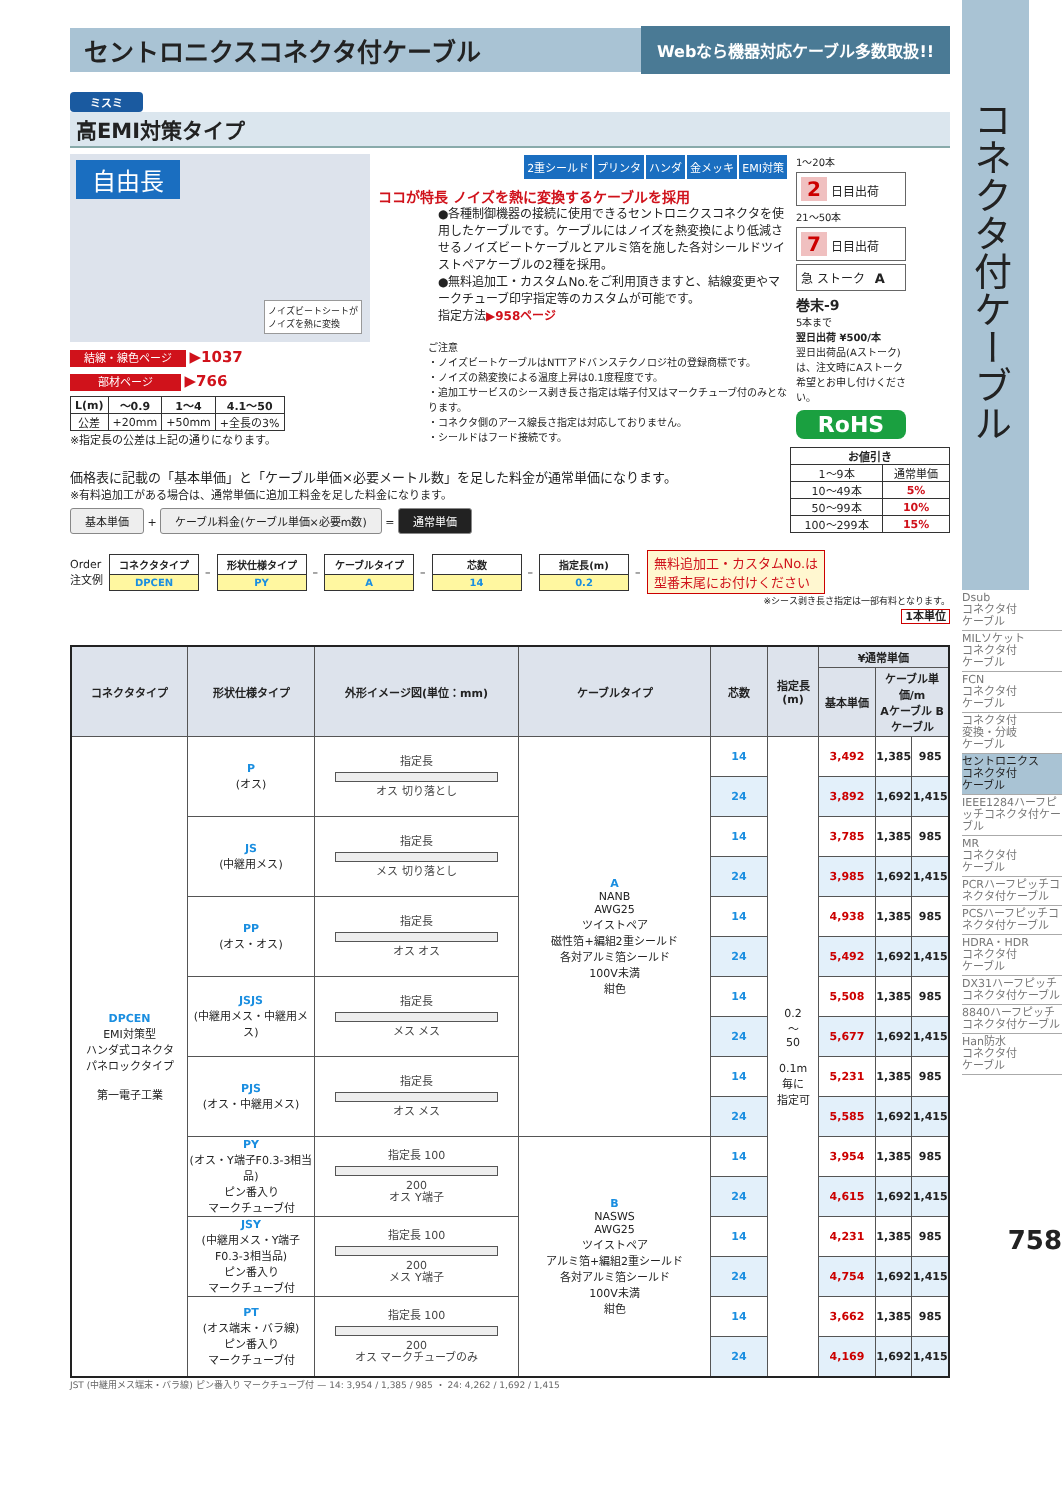セントロニクスコネクタ付ケーブル
Webなら機器対応ケーブル多数取扱!!
ミスミ
高EMI対策タイプ
自由長
ノイズビートシートが
ノイズを熱に変換
結線・線色ページ ▶1037
部材ページ ▶766
| L(m) | ～0.9 | 1～4 | 4.1～50 |
| --- | --- | --- | --- |
| 公差 | +20mm | +50mm | +全長の3% |
※指定長の公差は上記の通りになります。
2重シールド プリンタ ハンダ 金メッキ EMI対策
ココが特長 ノイズを熱に変換するケーブルを採用
●各種制御機器の接続に使用できるセントロニクスコネクタを使用したケーブルです。ケーブルにはノイズを熱変換により低減させるノイズビートケーブルとアルミ箔を施した各対シールドツイストペアケーブルの2種を採用。
●無料追加工・カスタムNo.をご利用頂きますと、結線変更やマークチューブ印字指定等のカスタムが可能です。
指定方法▶958ページ
ご注意
・ノイズビートケーブルはNTTアドバンステクノロジ社の登録商標です。
・ノイズの熱変換による温度上昇は0.1度程度です。
・追加工サービスのシース剥き長さ指定は端子付又はマークチューブ付のみとなります。
・コネクタ側のアース線長さ指定は対応しておりません。
・シールドはフード接続です。
1～20本
2 日目出荷
21～50本
7 日目出荷
急 ストーク A
巻末-9
5本まで
翌日出荷 ¥500/本
翌日出荷品(Aストーク)は、注文時にAストーク希望とお申し付けください。
RoHS
価格表に記載の「基本単価」と「ケーブル単価×必要メートル数」を足した料金が通常単価になります。
※有料追加工がある場合は、通常単価に追加工料金を足した料金になります。
基本単価 + ケーブル料金(ケーブル単価×必要m数) = 通常単価
| お値引き | |
| --- | --- |
| 1～9本 | 通常単価 |
| 10～49本 | 5% |
| 50～99本 | 10% |
| 100～299本 | 15% |
Order
注文例
コネクタタイプ
DPCEN
–
形状仕様タイプ
PY
–
ケーブルタイプ
A
–
芯数
14
–
指定長(m)
0.2
–
無料追加工・カスタムNo.は
型番末尾にお付けください
※シース剥き長さ指定は一部有料となります。
1本単位
| コネクタタイプ | 形状仕様タイプ | 外形イメージ図(単位：mm) | ケーブルタイプ | 芯数 | 指定長 (m) | ¥通常単価 | | |
| --- | --- | --- | --- | --- | --- | --- | --- | --- |
| | | | | | | 基本単価 | ケーブル単価/m Aケーブル Bケーブル | |
| DPCEN EMI対策型 ハンダ式コネクタ パネロックタイプ 第一電子工業 | P (オス) | 指定長 オス 切り落とし | A NANB AWG25 ツイストペア 磁性箔+編組2重シールド 各対アルミ箔シールド 100V未満 紺色 | 14 | 0.2 ～ 50 0.1m 毎に 指定可 | 3,492 | 1,385 | 985 |
| | | | | 24 | | 3,892 | 1,692 | 1,415 |
| | JS (中継用メス) | 指定長 メス 切り落とし | | 14 | | 3,785 | 1,385 | 985 |
| | | | | 24 | | 3,985 | 1,692 | 1,415 |
| | PP (オス・オス) | 指定長 オス オス | | 14 | | 4,938 | 1,385 | 985 |
| | | | | 24 | | 5,492 | 1,692 | 1,415 |
| | JSJS (中継用メス・中継用メス) | 指定長 メス メス | | 14 | | 5,508 | 1,385 | 985 |
| | | | | 24 | | 5,677 | 1,692 | 1,415 |
| | PJS (オス・中継用メス) | 指定長 オス メス | | 14 | | 5,231 | 1,385 | 985 |
| | | | | 24 | | 5,585 | 1,692 | 1,415 |
| | PY (オス・Y端子F0.3-3相当品) ピン番入り マークチューブ付 | 指定長 100 200 オス Y端子 | B NASWS AWG25 ツイストペア アルミ箔+編組2重シールド 各対アルミ箔シールド 100V未満 紺色 | 14 | | 3,954 | 1,385 | 985 |
| | | | | 24 | | 4,615 | 1,692 | 1,415 |
| | JSY (中継用メス・Y端子F0.3-3相当品) ピン番入り マークチューブ付 | 指定長 100 200 メス Y端子 | | 14 | | 4,231 | 1,385 | 985 |
| | | | | 24 | | 4,754 | 1,692 | 1,415 |
| | PT (オス端末・バラ線) ピン番入り マークチューブ付 | 指定長 100 200 オス マークチューブのみ | | 14 | | 3,662 | 1,385 | 985 |
| | | | | 24 | | 4,169 | 1,692 | 1,415 |
JST (中継用メス端末・バラ線) ピン番入り マークチューブ付 — 14: 3,954 / 1,385 / 985 ・ 24: 4,262 / 1,692 / 1,415
コネクタ付ケーブル
Dsub
コネクタ付
ケーブル
MILソケット
コネクタ付
ケーブル
FCN
コネクタ付
ケーブル
コネクタ付
変換・分岐
ケーブル
セントロニクス
コネクタ付
ケーブル
IEEE1284ハーフピッチコネクタ付ケーブル
MR
コネクタ付
ケーブル
PCRハーフピッチコネクタ付ケーブル
PCSハーフピッチコネクタ付ケーブル
HDRA・HDR
コネクタ付
ケーブル
DX31ハーフピッチコネクタ付ケーブル
8840ハーフピッチコネクタ付ケーブル
Han防水
コネクタ付
ケーブル
758